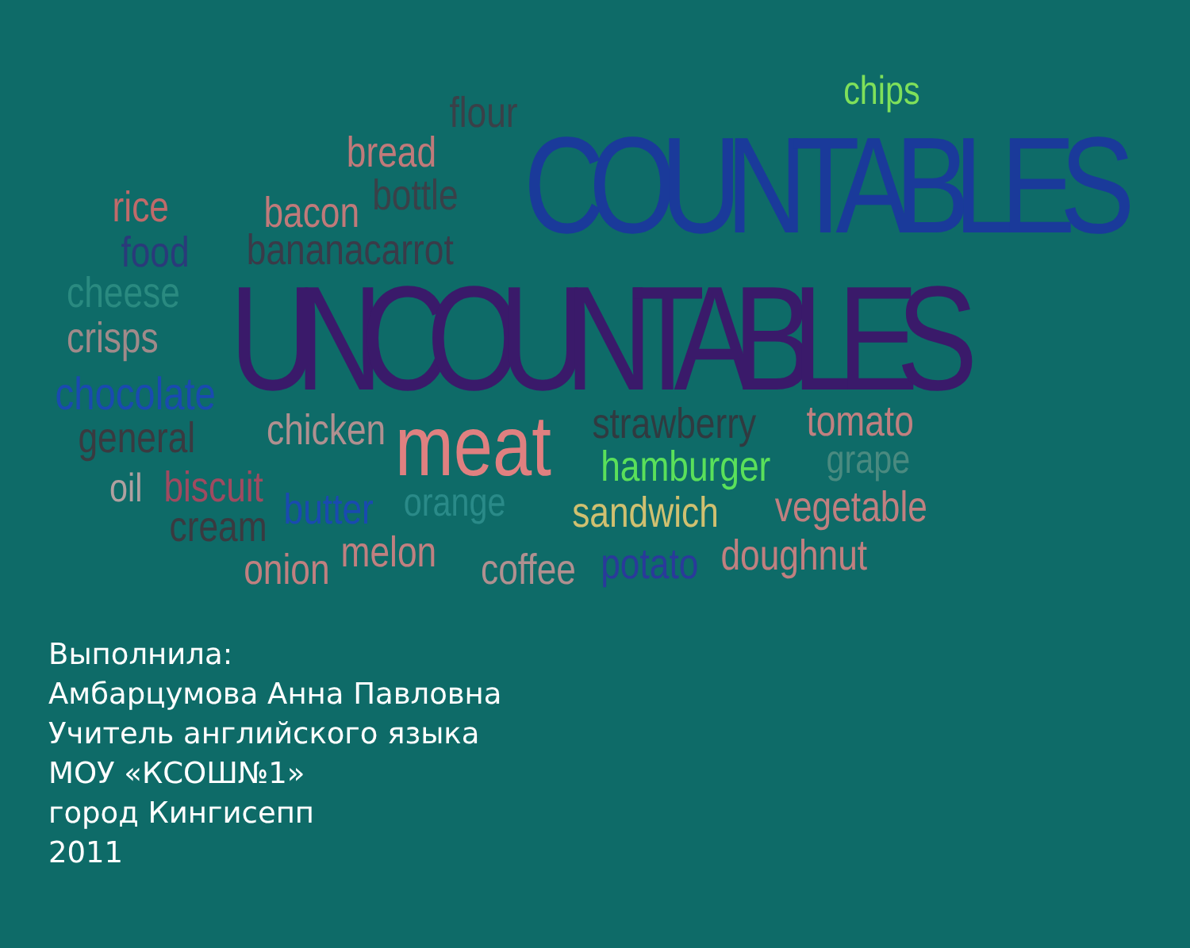chips
flour
COUNTABLES
bread
bottle
rice
bacon
food
bananacarrot
cheese
UNCOUNTABLES
crisps
chocolate
chicken
meat
strawberry
tomato
general
hamburger
grape
oil
biscuit
butter
orange
sandwich
vegetable
cream
melon
coffee
potato
doughnut
onion
Выполнила:
Амбарцумова Анна Павловна
Учитель английского языка
МОУ «КСОШ№1»
город Кингисепп
2011